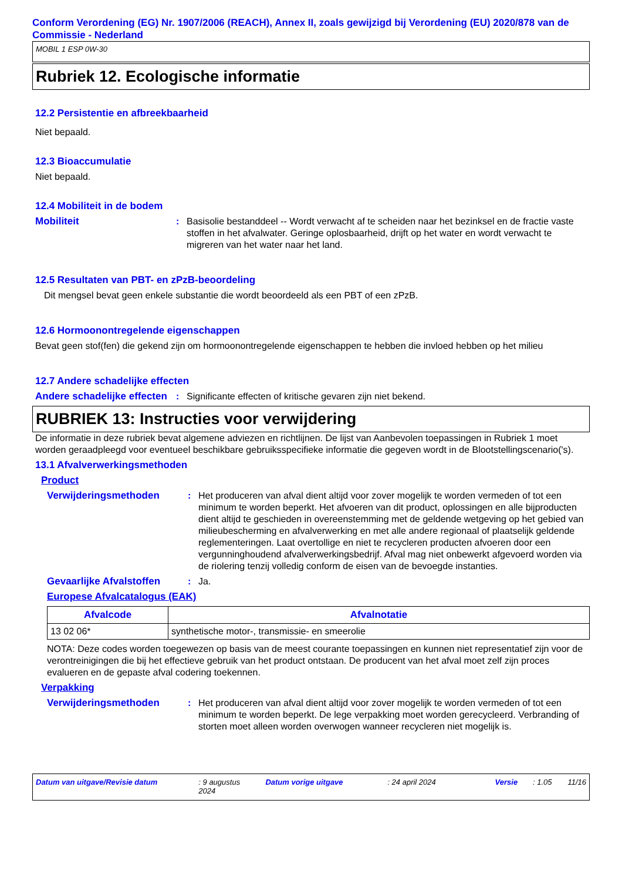Conform Verordening (EG) Nr. 1907/2006 (REACH), Annex II, zoals gewijzigd bij Verordening (EU) 2020/878 van de Commissie - Nederland
MOBIL 1 ESP 0W-30
Rubriek 12. Ecologische informatie
12.2 Persistentie en afbreekbaarheid
Niet bepaald.
12.3 Bioaccumulatie
Niet bepaald.
12.4 Mobiliteit in de bodem
Mobiliteit : Basisolie bestanddeel -- Wordt verwacht af te scheiden naar het bezinksel en de fractie vaste stoffen in het afvalwater. Geringe oplosbaarheid, drijft op het water en wordt verwacht te migreren van het water naar het land.
12.5 Resultaten van PBT- en zPzB-beoordeling
Dit mengsel bevat geen enkele substantie die wordt beoordeeld als een PBT of een zPzB.
12.6 Hormoonontregelende eigenschappen
Bevat geen stof(fen) die gekend zijn om hormoonontregelende eigenschappen te hebben die invloed hebben op het milieu
12.7 Andere schadelijke effecten
Andere schadelijke effecten
: Significante effecten of kritische gevaren zijn niet bekend.
RUBRIEK 13: Instructies voor verwijdering
De informatie in deze rubriek bevat algemene adviezen en richtlijnen. De lijst van Aanbevolen toepassingen in Rubriek 1 moet worden geraadpleegd voor eventueel beschikbare gebruiksspecifieke informatie die gegeven wordt in de Blootstellingscenario('s).
13.1 Afvalverwerkingsmethoden
Product
Verwijderingsmethoden : Het produceren van afval dient altijd voor zover mogelijk te worden vermeden of tot een minimum te worden beperkt. Het afvoeren van dit product, oplossingen en alle bijproducten dient altijd te geschieden in overeenstemming met de geldende wetgeving op het gebied van milieubescherming en afvalverwerking en met alle andere regionaal of plaatselijk geldende reglementeringen. Laat overtollige en niet te recycleren producten afvoeren door een vergunninghoudend afvalverwerkingsbedrijf. Afval mag niet onbewerkt afgevoerd worden via de riolering tenzij volledig conform de eisen van de bevoegde instanties.
Gevaarlijke Afvalstoffen
: Ja.
Europese Afvalcatalogus (EAK)
| Afvalcode | Afvalnotatie |
| --- | --- |
| 13 02 06* | synthetische motor-, transmissie- en smeerolie |
NOTA: Deze codes worden toegewezen op basis van de meest courante toepassingen en kunnen niet representatief zijn voor de verontreinigingen die bij het effectieve gebruik van het product ontstaan. De producent van het afval moet zelf zijn proces evalueren en de gepaste afval codering toekennen.
Verpakking
Verwijderingsmethoden : Het produceren van afval dient altijd voor zover mogelijk te worden vermeden of tot een minimum te worden beperkt. De lege verpakking moet worden gerecycleerd. Verbranding of storten moet alleen worden overwogen wanneer recycleren niet mogelijk is.
Datum van uitgave/Revisie datum : 9 augustus 2024
Datum vorige uitgave : 24 april 2024 Versie : 1.05 11/16